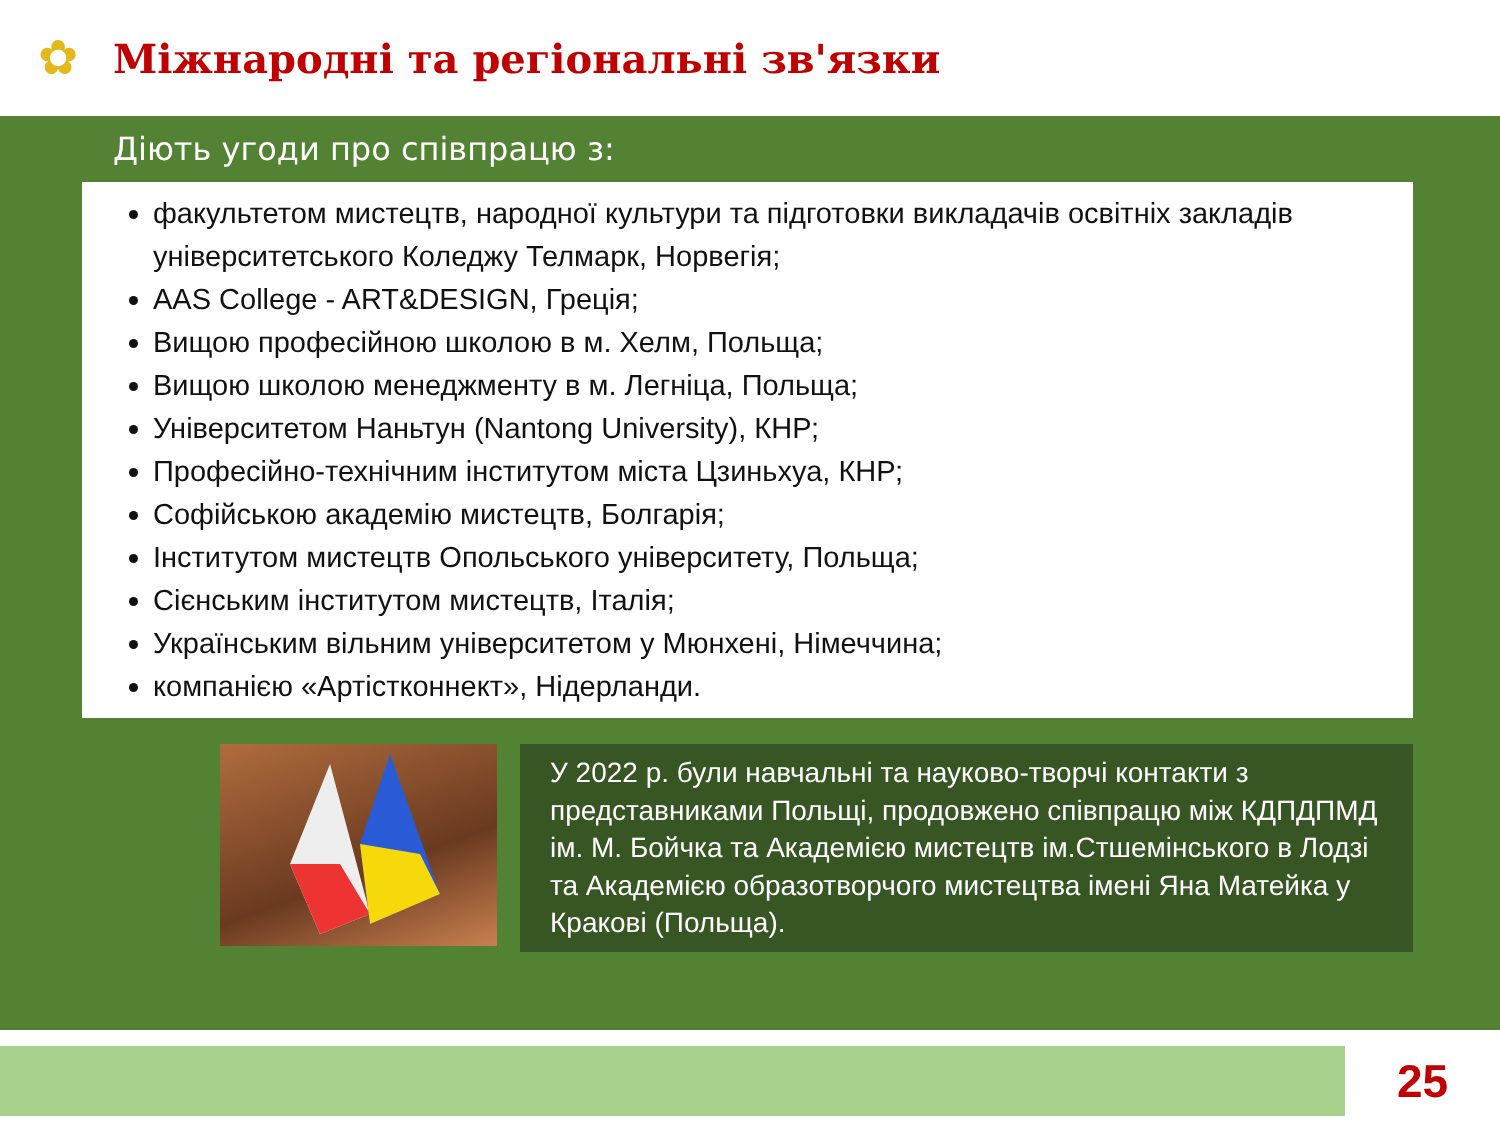✿
Міжнародні та регіональні зв'язки
Діють угоди про співпрацю з:
факультетом мистецтв, народної культури та підготовки викладачів освітніх закладів університетського Коледжу Телмарк, Норвегія;
AAS College - ART&DESIGN, Греція;
Вищою професійною школою в м. Хелм, Польща;
Вищою школою менеджменту в м. Легніца, Польща;
Університетом Наньтун (Nantong University), КНР;
Професійно-технічним інститутом міста Цзиньхуа, КНР;
Софійською академію мистецтв, Болгарія;
Інститутом мистецтв Опольського університету, Польща;
Сієнським інститутом мистецтв, Італія;
Українським вільним університетом у Мюнхені, Німеччина;
компанією «Артістконнект», Нідерланди.
У 2022 р. були навчальні та науково-творчі контакти з представниками Польщі, продовжено співпрацю між КДПДПМД ім. М. Бойчка та Академією мистецтв ім.Стшемінського в Лодзі та Академією образотворчого мистецтва імені Яна Матейка у Кракові (Польща).
25